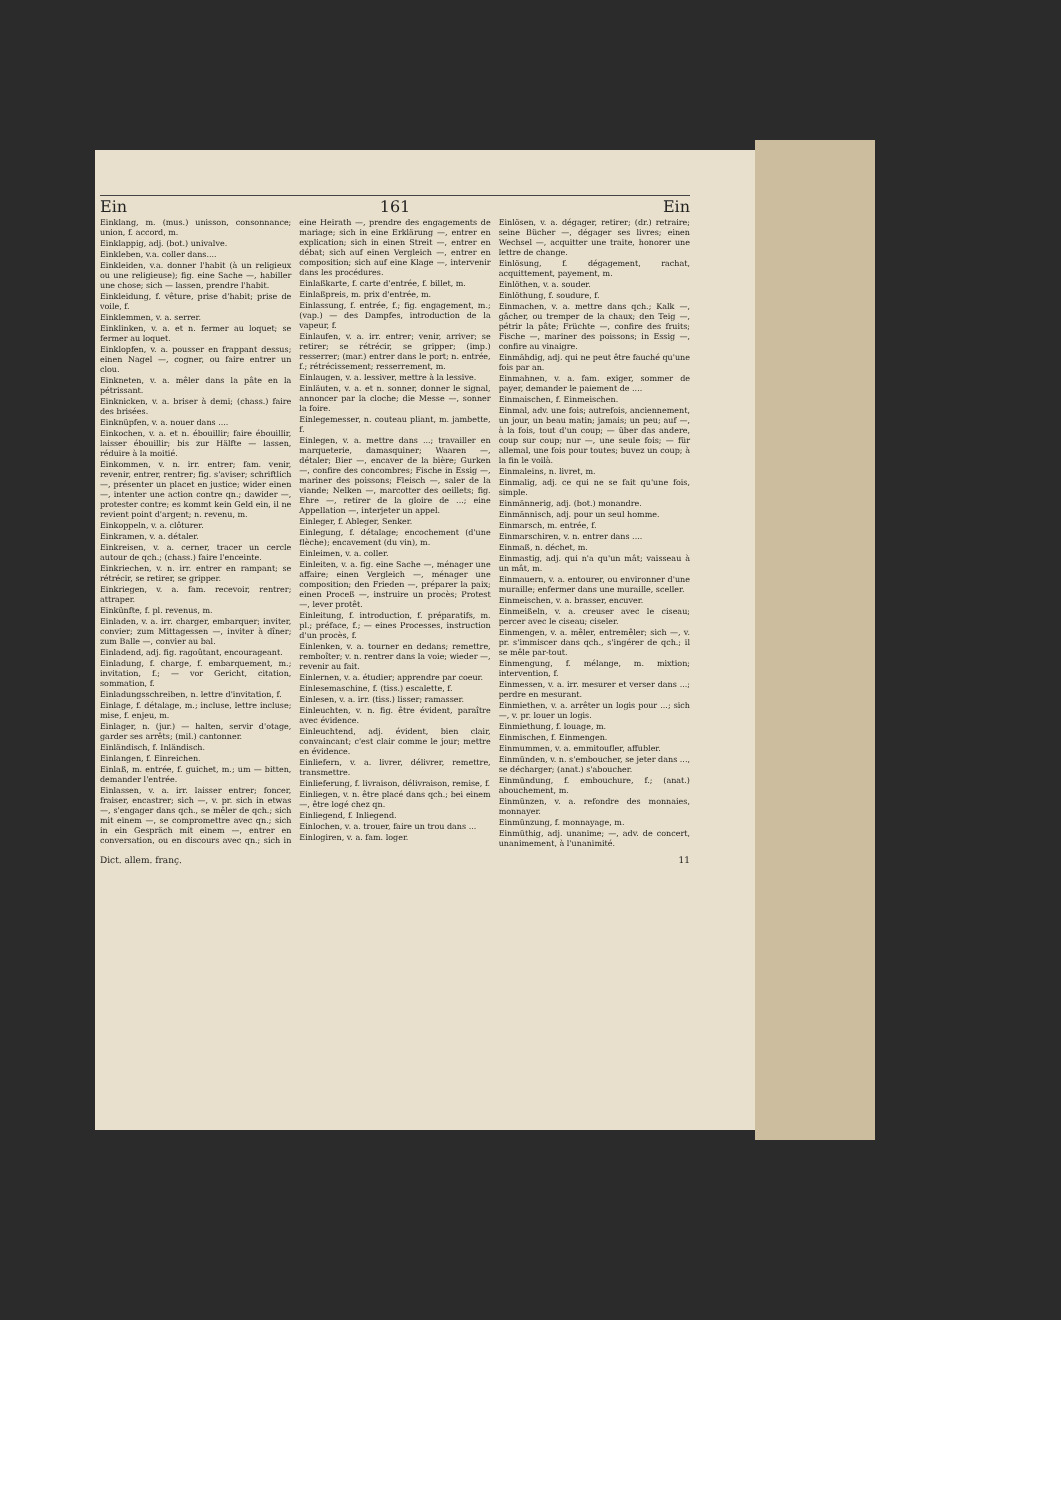Ein 161 Ein
Einklang, m. (mus.) unisson, consonnance; union, f. accord, m.
Einklappig, adj. (bot.) univalve.
Einkleben, v.a. coller dans....
Einkleiden, v.a. donner l'habit (à un religieux ou une religieuse); fig. eine Sache —, habiller une chose; sich — lassen, prendre l'habit.
Einkleidung, f. vêture, prise d'habit; prise de voile, f.
Einklemmen, v. a. serrer.
Einklinken, v. a. et n. fermer au loquet; se fermer au loquet.
Einklopfen, v. a. pousser en frappant dessus; einen Nagel —, cogner, ou faire entrer un clou.
Einkneten, v. a. mêler dans la pâte en la pétrissant.
Einknicken, v. a. briser à demi; (chass.) faire des brisées.
Einknüpfen, v. a. nouer dans ....
Einkochen, v. a. et n. ébouillir; faire ébouillir, laisser ébouillir; bis zur Hälfte — lassen, réduire à la moitié.
Einkommen, v. n. irr. entrer; fam. venir, revenir, entrer, rentrer; fig. s'aviser; schriftlich —, présenter un placet en justice; wider einen —, intenter une action contre qn.; dawider —, protester contre; es kommt kein Geld ein, il ne revient point d'argent; n. revenu, m.
Einkoppeln, v. a. clôturer.
Einkramen, v. a. détaler.
Einkreisen, v. a. cerner, tracer un cercle autour de qch.; (chass.) faire l'enceinte.
Einkriechen, v. n. irr. entrer en rampant; se rétrécir, se retirer, se gripper.
Einkriegen, v. a. fam. recevoir, rentrer; attraper.
Einkünfte, f. pl. revenus, m.
Einladen, v. a. irr. charger, embarquer; inviter, convier; zum Mittagessen —, inviter à dîner; zum Balle —, convier au bal.
Einladend, adj. fig. ragoûtant, encourageant.
Einladung, f. charge, f. embarquement, m.; invitation, f.; — vor Gericht, citation, sommation, f.
Einladungsschreiben, n. lettre d'invitation, f.
Einlage, f. détalage, m.; incluse, lettre incluse; mise, f. enjeu, m.
Einlager, n. (jur.) — halten, servir d'otage, garder ses arrêts; (mil.) cantonner.
Einländisch, f. Inländisch.
Einlangen, f. Einreichen.
Einlaß, m. entrée, f. guichet, m.; um — bitten, demander l'entrée.
Einlassen, v. a. irr. laisser entrer; foncer, fraiser, encastrer; sich —, v. pr. sich in etwas —, s'engager dans qch., se mêler de qch.; sich mit einem —, se compromettre avec qn.; sich in ein Gespräch mit einem —, entrer en conversation, ou en discours avec qn.; sich in eine Heirath —, prendre des engagements de mariage; sich in eine Erklärung —, entrer en explication; sich in einen Streit —, entrer en débat; sich auf einen Vergleich —, entrer en composition; sich auf eine Klage —, intervenir dans les procédures.
Einlaßkarte, f. carte d'entrée, f. billet, m.
Einlaßpreis, m. prix d'entrée, m.
Einlassung, f. entrée, f.; fig. engagement, m.; (vap.) — des Dampfes, introduction de la vapeur, f.
Einlaufen, v. a. irr. entrer; venir, arriver; se retirer; se rétrécir, se gripper; (imp.) resserrer; (mar.) entrer dans le port; n. entrée, f.; rétrécissement; resserrement, m.
Einlaugen, v. a. lessiver, mettre à la lessive.
Einläuten, v. a. et n. sonner, donner le signal, annoncer par la cloche; die Messe —, sonner la foire.
Einlegemesser, n. couteau pliant, m. jambette, f.
Einlegen, v. a. mettre dans ...; travailler en marqueterie, damasquiner; Waaren —, détaler; Bier —, encaver de la bière; Gurken —, confire des concombres; Fische in Essig —, mariner des poissons; Fleisch —, saler de la viande; Nelken —, marcotter des oeillets; fig. Ehre —, retirer de la gloire de ...; eine Appellation —, interjeter un appel.
Einleger, f. Ableger, Senker.
Einlegung, f. détalage; encochement (d'une flèche); encavement (du vin), m.
Einleimen, v. a. coller.
Einleiten, v. a. fig. eine Sache —, ménager une affaire; einen Vergleich —, ménager une composition; den Frieden —, préparer la paix; einen Proceß —, instruire un procès; Protest —, lever protêt.
Einleitung, f. introduction, f. préparatifs, m. pl.; préface, f.; — eines Processes, instruction d'un procès, f.
Einlenken, v. a. tourner en dedans; remettre, remboîter; v. n. rentrer dans la voie; wieder —, revenir au fait.
Einlernen, v. a. étudier; apprendre par coeur.
Einlesemaschine, f. (tiss.) escalette, f.
Einlesen, v. a. irr. (tiss.) lisser; ramasser.
Einleuchten, v. n. fig. être évident, paraître avec évidence.
Einleuchtend, adj. évident, bien clair, convaincant; c'est clair comme le jour; mettre en évidence.
Einliefern, v. a. livrer, délivrer, remettre, transmettre.
Einlieferung, f. livraison, délivraison, remise, f.
Einliegen, v. n. être placé dans qch.; bei einem —, être logé chez qn.
Einliegend, f. Inliegend.
Einlochen, v. a. trouer, faire un trou dans ...
Einlogiren, v. a. fam. loger.
Einlösen, v. a. dégager, retirer; (dr.) retraire; seine Bücher —, dégager ses livres; einen Wechsel —, acquitter une traite, honorer une lettre de change.
Einlösung, f. dégagement, rachat, acquittement, payement, m.
Einlöthen, v. a. souder.
Einlöthung, f. soudure, f.
Einmachen, v. a. mettre dans qch.; Kalk —, gâcher, ou tremper de la chaux; den Teig —, pétrir la pâte; Früchte —, confire des fruits; Fische —, mariner des poissons; in Essig —, confire au vinaigre.
Einmähdig, adj. qui ne peut être fauché qu'une fois par an.
Einmahnen, v. a. fam. exiger, sommer de payer, demander le paiement de ....
Einmaischen, f. Einmeischen.
Einmal, adv. une fois; autrefois, anciennement, un jour, un beau matin; jamais; un peu; auf —, à la fois, tout d'un coup; — über das andere, coup sur coup; nur —, une seule fois; — für allemal, une fois pour toutes; buvez un coup; à la fin le voilà.
Einmaleins, n. livret, m.
Einmalig, adj. ce qui ne se fait qu'une fois, simple.
Einmännerig, adj. (bot.) monandre.
Einmännisch, adj. pour un seul homme.
Einmarsch, m. entrée, f.
Einmarschiren, v. n. entrer dans ....
Einmaß, n. déchet, m.
Einmastig, adj. qui n'a qu'un mât; vaisseau à un mât, m.
Einmauern, v. a. entourer, ou environner d'une muraille; enfermer dans une muraille, sceller.
Einmeischen, v. a. brasser, encuver.
Einmeißeln, v. a. creuser avec le ciseau; percer avec le ciseau; ciseler.
Einmengen, v. a. mêler, entremêler; sich —, v. pr. s'immiscer dans qch., s'ingérer de qch.; il se mêle par-tout.
Einmengung, f. mélange, m. mixtion; intervention, f.
Einmessen, v. a. irr. mesurer et verser dans ...; perdre en mesurant.
Einmiethen, v. a. arrêter un logis pour ...; sich —, v. pr. louer un logis.
Einmiethung, f. louage, m.
Einmischen, f. Einmengen.
Einmummen, v. a. emmitoufler, affubler.
Einmünden, v. n. s'emboucher, se jeter dans ..., se décharger; (anat.) s'aboucher.
Einmündung, f. embouchure, f.; (anat.) abouchement, m.
Einmünzen, v. a. refondre des monnaies, monnayer.
Einmünzung, f. monnayage, m.
Einmüthig, adj. unanime; —, adv. de concert, unanimement, à l'unanimité.
Dict. allem. franç. 11